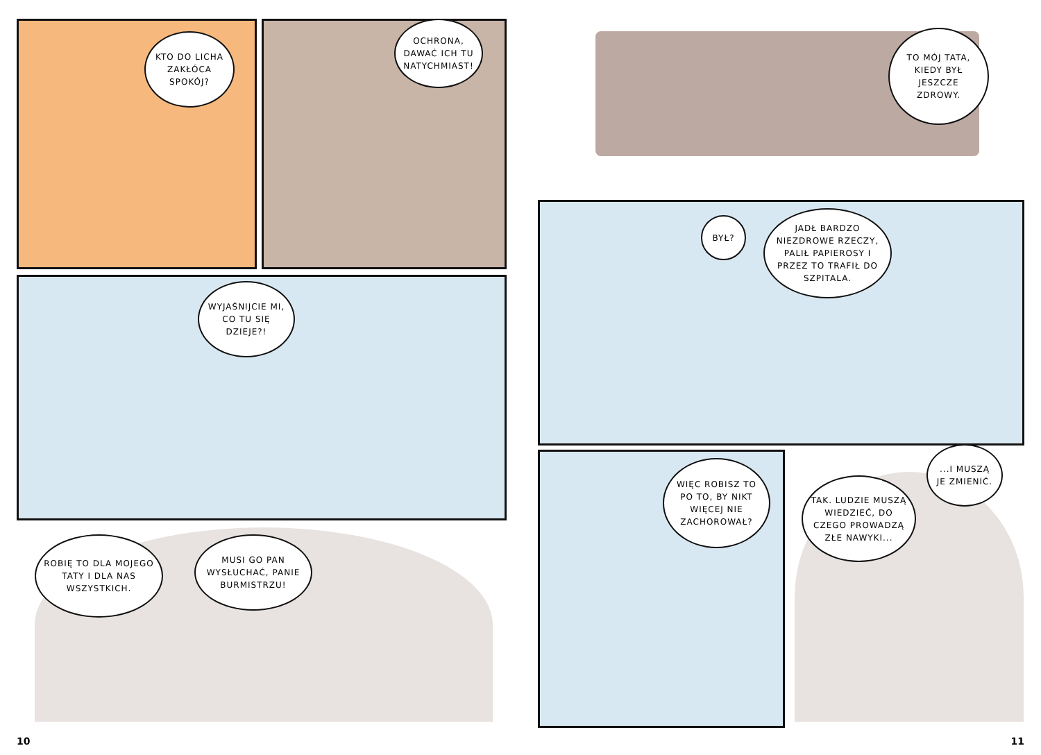KTO DO LICHA ZAKŁÓCA SPOKÓJ?
OCHRONA, DAWAĆ ICH TU NATYCHMIAST!
WYJAŚNIJCIE MI, CO TU SIĘ DZIEJE?!
ROBIĘ TO DLA MOJEGO TATY I DLA NAS WSZYSTKICH.
MUSI GO PAN WYSŁUCHAĆ, PANIE BURMISTRZU!
TO MÓJ TATA, KIEDY BYŁ JESZCZE ZDROWY.
BYŁ?
JADŁ BARDZO NIEZDROWE RZECZY, PALIŁ PAPIEROSY I PRZEZ TO TRAFIŁ DO SZPITALA.
WIĘC ROBISZ TO PO TO, BY NIKT WIĘCEJ NIE ZACHOROWAŁ?
TAK. LUDZIE MUSZĄ WIEDZIEĆ, DO CZEGO PROWADZĄ ZŁE NAWYKI...
...I MUSZĄ JE ZMIENIĆ.
10 11